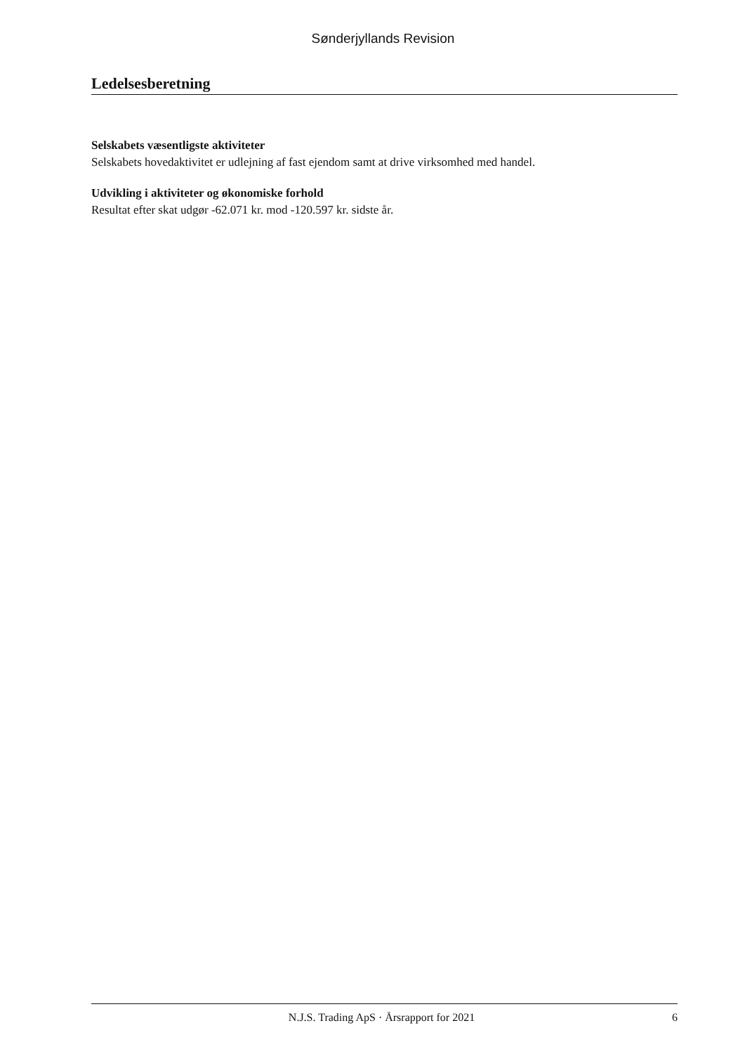Sønderjyllands Revision
Ledelsesberetning
Selskabets væsentligste aktiviteter
Selskabets hovedaktivitet er udlejning af fast ejendom samt at drive virksomhed med handel.
Udvikling i aktiviteter og økonomiske forhold
Resultat efter skat udgør -62.071 kr. mod -120.597 kr. sidste år.
N.J.S. Trading ApS · Årsrapport for 2021 6